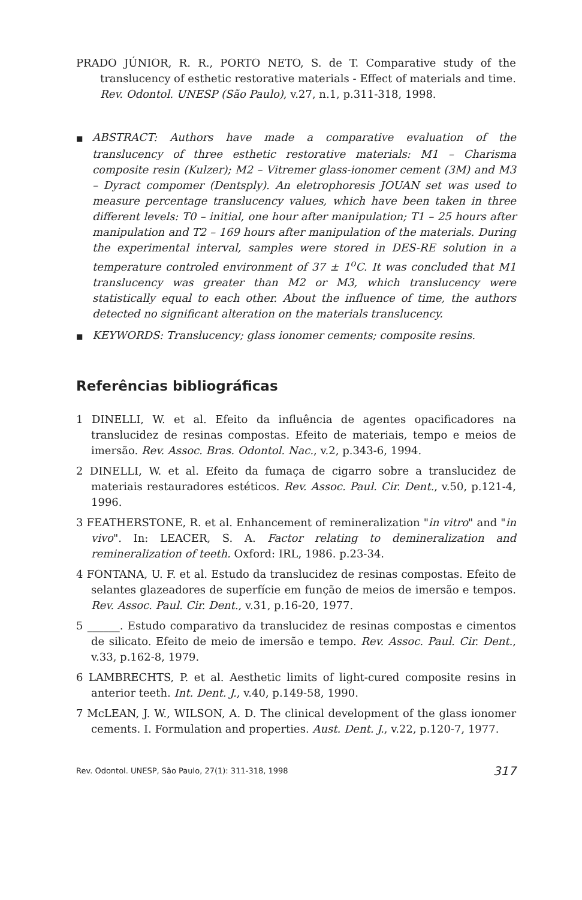PRADO JÚNIOR, R. R., PORTO NETO, S. de T. Comparative study of the translucency of esthetic restorative materials - Effect of materials and time. Rev. Odontol. UNESP (São Paulo), v.27, n.1, p.311-318, 1998.
■ ABSTRACT: Authors have made a comparative evaluation of the translucency of three esthetic restorative materials: M1 – Charisma composite resin (Kulzer); M2 – Vitremer glass-ionomer cement (3M) and M3 – Dyract compomer (Dentsply). An eletrophoresis JOUAN set was used to measure percentage translucency values, which have been taken in three different levels: T0 – initial, one hour after manipulation; T1 – 25 hours after manipulation and T2 – 169 hours after manipulation of the materials. During the experimental interval, samples were stored in DES-RE solution in a temperature controled environment of 37 ± 1<sup>o</sup>C. It was concluded that M1 translucency was greater than M2 or M3, which translucency were statistically equal to each other. About the influence of time, the authors detected no significant alteration on the materials translucency.
■ KEYWORDS: Translucency; glass ionomer cements; composite resins.
Referências bibliográficas
1 DINELLI, W. et al. Efeito da influência de agentes opacificadores na translucidez de resinas compostas. Efeito de materiais, tempo e meios de imersão. Rev. Assoc. Bras. Odontol. Nac., v.2, p.343-6, 1994.
2 DINELLI, W. et al. Efeito da fumaça de cigarro sobre a translucidez de materiais restauradores estéticos. Rev. Assoc. Paul. Cir. Dent., v.50, p.121-4, 1996.
3 FEATHERSTONE, R. et al. Enhancement of remineralization "in vitro" and "in vivo". In: LEACER, S. A. Factor relating to demineralization and remineralization of teeth. Oxford: IRL, 1986. p.23-34.
4 FONTANA, U. F. et al. Estudo da translucidez de resinas compostas. Efeito de selantes glazeadores de superfície em função de meios de imersão e tempos. Rev. Assoc. Paul. Cir. Dent., v.31, p.16-20, 1977.
5 ______. Estudo comparativo da translucidez de resinas compostas e cimentos de silicato. Efeito de meio de imersão e tempo. Rev. Assoc. Paul. Cir. Dent., v.33, p.162-8, 1979.
6 LAMBRECHTS, P. et al. Aesthetic limits of light-cured composite resins in anterior teeth. Int. Dent. J., v.40, p.149-58, 1990.
7 McLEAN, J. W., WILSON, A. D. The clinical development of the glass ionomer cements. I. Formulation and properties. Aust. Dent. J., v.22, p.120-7, 1977.
Rev. Odontol. UNESP, São Paulo, 27(1): 311-318, 1998 317